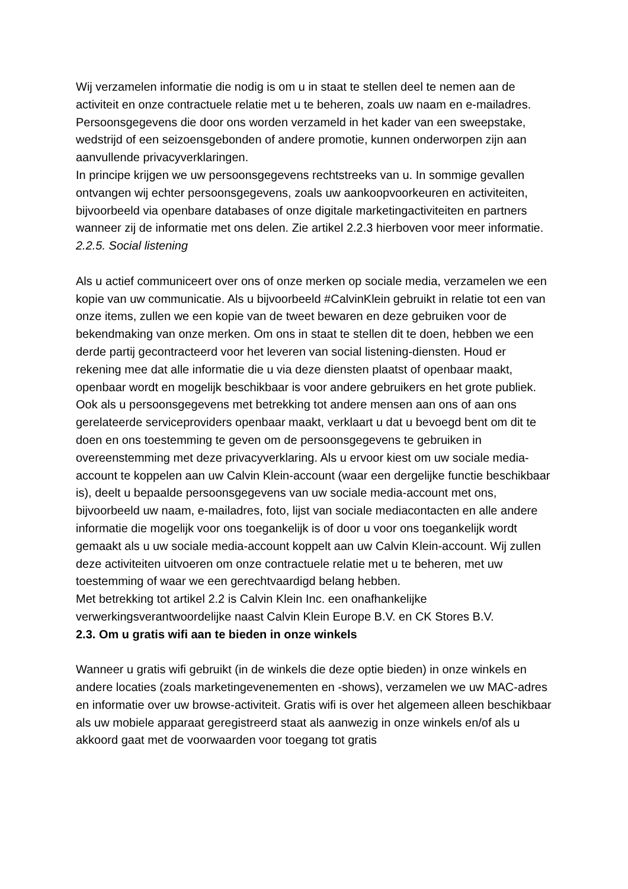Wij verzamelen informatie die nodig is om u in staat te stellen deel te nemen aan de activiteit en onze contractuele relatie met u te beheren, zoals uw naam en e-mailadres. Persoonsgegevens die door ons worden verzameld in het kader van een sweepstake, wedstrijd of een seizoensgebonden of andere promotie, kunnen onderworpen zijn aan aanvullende privacyverklaringen.
In principe krijgen we uw persoonsgegevens rechtstreeks van u. In sommige gevallen ontvangen wij echter persoonsgegevens, zoals uw aankoopvoorkeuren en activiteiten, bijvoorbeeld via openbare databases of onze digitale marketingactiviteiten en partners wanneer zij de informatie met ons delen. Zie artikel 2.2.3 hierboven voor meer informatie.
2.2.5. Social listening
Als u actief communiceert over ons of onze merken op sociale media, verzamelen we een kopie van uw communicatie. Als u bijvoorbeeld #CalvinKlein gebruikt in relatie tot een van onze items, zullen we een kopie van de tweet bewaren en deze gebruiken voor de bekendmaking van onze merken. Om ons in staat te stellen dit te doen, hebben we een derde partij gecontracteerd voor het leveren van social listening-diensten. Houd er rekening mee dat alle informatie die u via deze diensten plaatst of openbaar maakt, openbaar wordt en mogelijk beschikbaar is voor andere gebruikers en het grote publiek.
Ook als u persoonsgegevens met betrekking tot andere mensen aan ons of aan ons gerelateerde serviceproviders openbaar maakt, verklaart u dat u bevoegd bent om dit te doen en ons toestemming te geven om de persoonsgegevens te gebruiken in overeenstemming met deze privacyverklaring. Als u ervoor kiest om uw sociale media-account te koppelen aan uw Calvin Klein-account (waar een dergelijke functie beschikbaar is), deelt u bepaalde persoonsgegevens van uw sociale media-account met ons, bijvoorbeeld uw naam, e-mailadres, foto, lijst van sociale mediacontacten en alle andere informatie die mogelijk voor ons toegankelijk is of door u voor ons toegankelijk wordt gemaakt als u uw sociale media-account koppelt aan uw Calvin Klein-account. Wij zullen deze activiteiten uitvoeren om onze contractuele relatie met u te beheren, met uw toestemming of waar we een gerechtvaardigd belang hebben.
Met betrekking tot artikel 2.2 is Calvin Klein Inc. een onafhankelijke verwerkingsverantwoordelijke naast Calvin Klein Europe B.V. en CK Stores B.V.
2.3. Om u gratis wifi aan te bieden in onze winkels
Wanneer u gratis wifi gebruikt (in de winkels die deze optie bieden) in onze winkels en andere locaties (zoals marketingevenementen en -shows), verzamelen we uw MAC-adres en informatie over uw browse-activiteit. Gratis wifi is over het algemeen alleen beschikbaar als uw mobiele apparaat geregistreerd staat als aanwezig in onze winkels en/of als u akkoord gaat met de voorwaarden voor toegang tot gratis